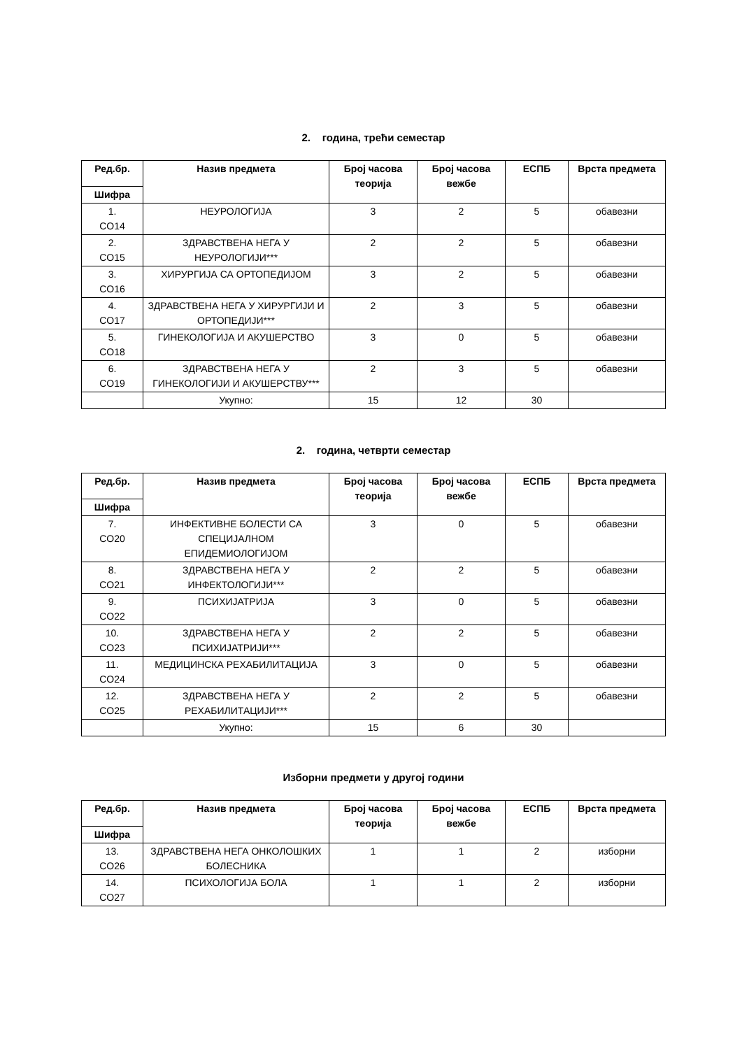2. година, трећи семестар
| Ред.бр. | Назив предмета | Број часова теорија | Број часова вежбе | ЕСПБ | Врста предмета |
| --- | --- | --- | --- | --- | --- |
| Шифра | | | | | |
| 1. CO14 | НЕУРОЛОГИЈА | 3 | 2 | 5 | обавезни |
| 2. CO15 | ЗДРАВСТВЕНА НЕГА У НЕУРОЛОГИЈИ*** | 2 | 2 | 5 | обавезни |
| 3. CO16 | ХИРУРГИЈА СА ОРТОПЕДИЈОМ | 3 | 2 | 5 | обавезни |
| 4. CO17 | ЗДРАВСТВЕНА НЕГА У ХИРУРГИЈИ И ОРТОПЕДИЈИ*** | 2 | 3 | 5 | обавезни |
| 5. CO18 | ГИНЕКОЛОГИЈА И АКУШЕРСТВО | 3 | 0 | 5 | обавезни |
| 6. CO19 | ЗДРАВСТВЕНА НЕГА У ГИНЕКОЛОГИЈИ И АКУШЕРСТВУ*** | 2 | 3 | 5 | обавезни |
| | Укупно: | 15 | 12 | 30 | |
2. година, четврти семестар
| Ред.бр. | Назив предмета | Број часова теорија | Број часова вежбе | ЕСПБ | Врста предмета |
| --- | --- | --- | --- | --- | --- |
| Шифра | | | | | |
| 7. CO20 | ИНФЕКТИВНЕ БОЛЕСТИ СА СПЕЦИЈАЛНОМ ЕПИДЕМИОЛОГИЈОМ | 3 | 0 | 5 | обавезни |
| 8. CO21 | ЗДРАВСТВЕНА НЕГА У ИНФЕКТОЛОГИЈИ*** | 2 | 2 | 5 | обавезни |
| 9. CO22 | ПСИХИЈАТРИЈА | 3 | 0 | 5 | обавезни |
| 10. CO23 | ЗДРАВСТВЕНА НЕГА У ПСИХИЈАТРИЈИ*** | 2 | 2 | 5 | обавезни |
| 11. CO24 | МЕДИЦИНСКА РЕХАБИЛИТАЦИЈА | 3 | 0 | 5 | обавезни |
| 12. CO25 | ЗДРАВСТВЕНА НЕГА У РЕХАБИЛИТАЦИЈИ*** | 2 | 2 | 5 | обавезни |
| | Укупно: | 15 | 6 | 30 | |
Изборни предмети у другој години
| Ред.бр. | Назив предмета | Број часова теорија | Број часова вежбе | ЕСПБ | Врста предмета |
| --- | --- | --- | --- | --- | --- |
| Шифра | | | | | |
| 13. CO26 | ЗДРАВСТВЕНА НЕГА ОНКОЛОШКИХ БОЛЕСНИКА | 1 | 1 | 2 | изборни |
| 14. CO27 | ПСИХОЛОГИЈА БОЛА | 1 | 1 | 2 | изборни |